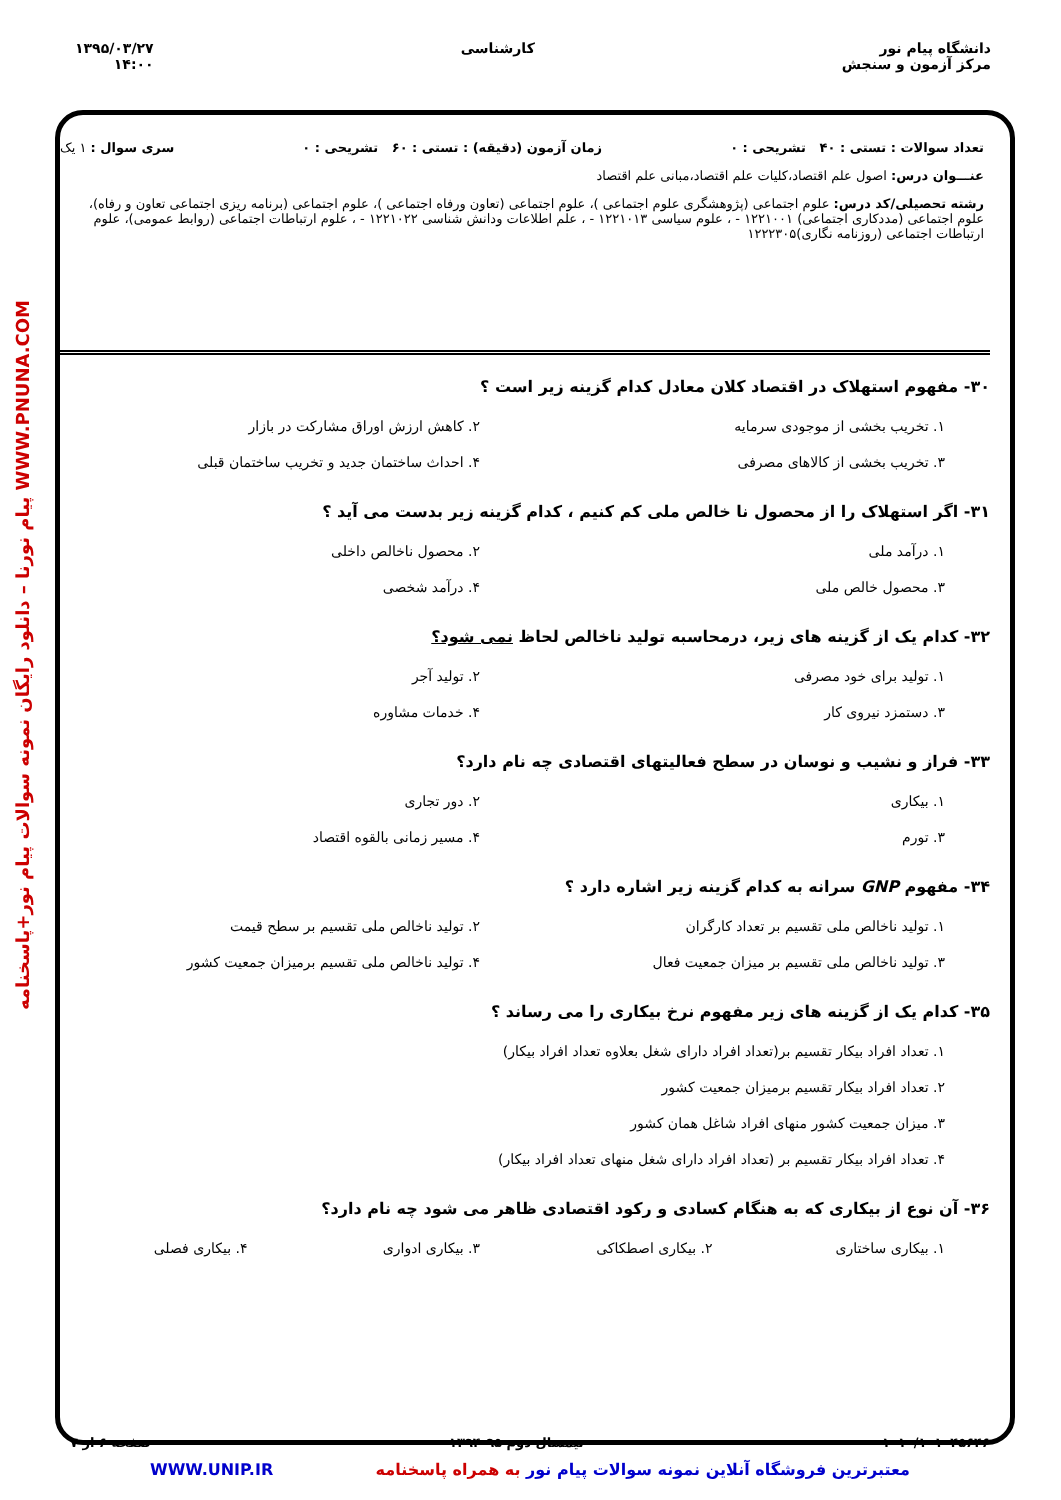دانشگاه پیام نور
مرکز آزمون و سنجش
کارشناسی ۱۳۹۵/۰۳/۲۷
۱۴:۰۰
پیام نورنا – دانلود رایگان نمونه سوالات پیام نور+پاسخنامه WWW.PNUNA.COM
تعداد سوالات : تستی : ۴۰ تشریحی : ۰ زمان آزمون (دقیقه) : تستی : ۶۰ تشریحی : ۰ سری سوال : ۱ یک
عنـــوان درس: اصول علم اقتصاد،کلیات علم اقتصاد،مبانی علم اقتصاد
رشته تحصیلی/کد درس: علوم اجتماعی (پژوهشگری علوم اجتماعی )، علوم اجتماعی (تعاون ورفاه اجتماعی )، علوم اجتماعی (برنامه ریزی اجتماعی تعاون و رفاه)، علوم اجتماعی (مددکاری اجتماعی) ۱۲۲۱۰۰۱ - ، علوم سیاسی ۱۲۲۱۰۱۳ - ، علم اطلاعات ودانش شناسی ۱۲۲۱۰۲۲ - ، علوم ارتباطات اجتماعی (روابط عمومی)، علوم ارتباطات اجتماعی (روزنامه نگاری)۱۲۲۲۳۰۵
۳۰- مفهوم استهلاک در اقتصاد کلان معادل کدام گزینه زیر است ؟
۱. تخریب بخشی از موجودی سرمایه
۲. کاهش ارزش اوراق مشارکت در بازار
۳. تخریب بخشی از کالاهای مصرفی
۴. احداث ساختمان جدید و تخریب ساختمان قبلی
۳۱- اگر استهلاک را از محصول نا خالص ملی کم کنیم ، کدام گزینه زیر بدست می آید ؟
۱. درآمد ملی
۲. محصول ناخالص داخلی
۳. محصول خالص ملی
۴. درآمد شخصی
۳۲- کدام یک از گزینه های زیر، درمحاسبه تولید ناخالص لحاظ نمی شود؟
۱. تولید برای خود مصرفی
۲. تولید آجر
۳. دستمزد نیروی کار
۴. خدمات مشاوره
۳۳- فراز و نشیب و نوسان در سطح فعالیتهای اقتصادی چه نام دارد؟
۱. بیکاری
۲. دور تجاری
۳. تورم
۴. مسیر زمانی بالقوه اقتصاد
۳۴- مفهوم GNP سرانه به کدام گزینه زیر اشاره دارد ؟
۱. تولید ناخالص ملی تقسیم بر تعداد کارگران
۲. تولید ناخالص ملی تقسیم بر سطح قیمت
۳. تولید ناخالص ملی تقسیم بر میزان جمعیت فعال
۴. تولید ناخالص ملی تقسیم برمیزان جمعیت کشور
۳۵- کدام یک از گزینه های زیر مفهوم نرخ بیکاری را می رساند ؟
۱. تعداد افراد بیکار تقسیم بر(تعداد افراد دارای شغل بعلاوه تعداد افراد بیکار)
۲. تعداد افراد بیکار تقسیم برمیزان جمعیت کشور
۳. میزان جمعیت کشور منهای افراد شاغل همان کشور
۴. تعداد افراد بیکار تقسیم بر (تعداد افراد دارای شغل منهای تعداد افراد بیکار)
۳۶- آن نوع از بیکاری که به هنگام کسادی و رکود اقتصادی ظاهر می شود چه نام دارد؟
۱. بیکاری ساختاری
۲. بیکاری اصطکاکی
۳. بیکاری ادواری
۴. بیکاری فصلی
۱۰۱۰/۱۰۱۰۴۵۶۴۶ نیمسال دوم ۹۵-۱۳۹۴ صفحه ۶ از ۷
معتبرترین فروشگاه آنلاین نمونه سوالات پیام نور به همراه پاسخنامه WWW.UNIP.IR